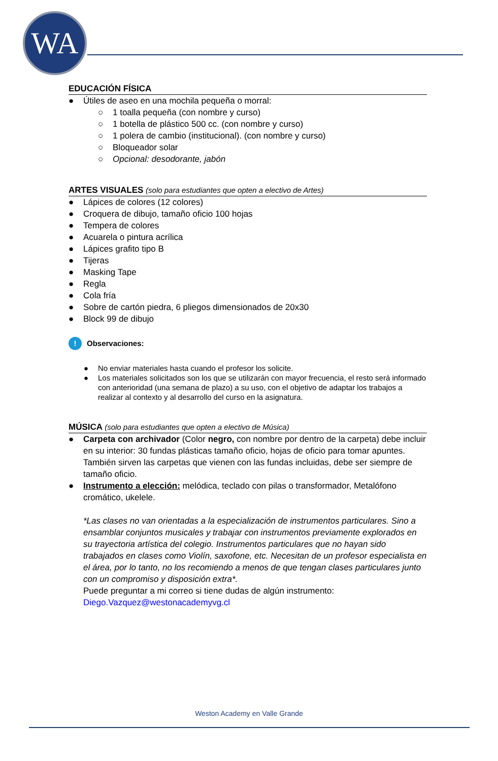WA
EDUCACIÓN FÍSICA
● Útiles de aseo en una mochila pequeña o morral:
○ 1 toalla pequeña (con nombre y curso)
○ 1 botella de plástico 500 cc. (con nombre y curso)
○ 1 polera de cambio (institucional). (con nombre y curso)
○ Bloqueador solar
○ Opcional: desodorante, jabón
ARTES VISUALES (solo para estudiantes que opten a electivo de Artes)
● Lápices de colores (12 colores)
● Croquera de dibujo, tamaño oficio 100 hojas
● Tempera de colores
● Acuarela o pintura acrílica
● Lápices grafito tipo B
● Tijeras
● Masking Tape
● Regla
● Cola fría
● Sobre de cartón piedra, 6 pliegos dimensionados de 20x30
● Block 99 de dibujo
! Observaciones:
● No enviar materiales hasta cuando el profesor los solicite.
● Los materiales solicitados son los que se utilizarán con mayor frecuencia, el resto será informado con anterioridad (una semana de plazo) a su uso, con el objetivo de adaptar los trabajos a realizar al contexto y al desarrollo del curso en la asignatura.
MÚSICA (solo para estudiantes que opten a electivo de Música)
● Carpeta con archivador (Color negro, con nombre por dentro de la carpeta) debe incluir en su interior: 30 fundas plásticas tamaño oficio, hojas de oficio para tomar apuntes. También sirven las carpetas que vienen con las fundas incluidas, debe ser siempre de tamaño oficio.
● Instrumento a elección: melódica, teclado con pilas o transformador, Metalófono cromático, ukelele.
*Las clases no van orientadas a la especialización de instrumentos particulares. Sino a ensamblar conjuntos musicales y trabajar con instrumentos previamente explorados en su trayectoria artística del colegio. Instrumentos particulares que no hayan sido trabajados en clases como Violín, saxofone, etc. Necesitan de un profesor especialista en el área, por lo tanto, no los recomiendo a menos de que tengan clases particulares junto con un compromiso y disposición extra*.
Puede preguntar a mi correo si tiene dudas de algún instrumento:
Diego.Vazquez@westonacademyvg.cl
Weston Academy en Valle Grande